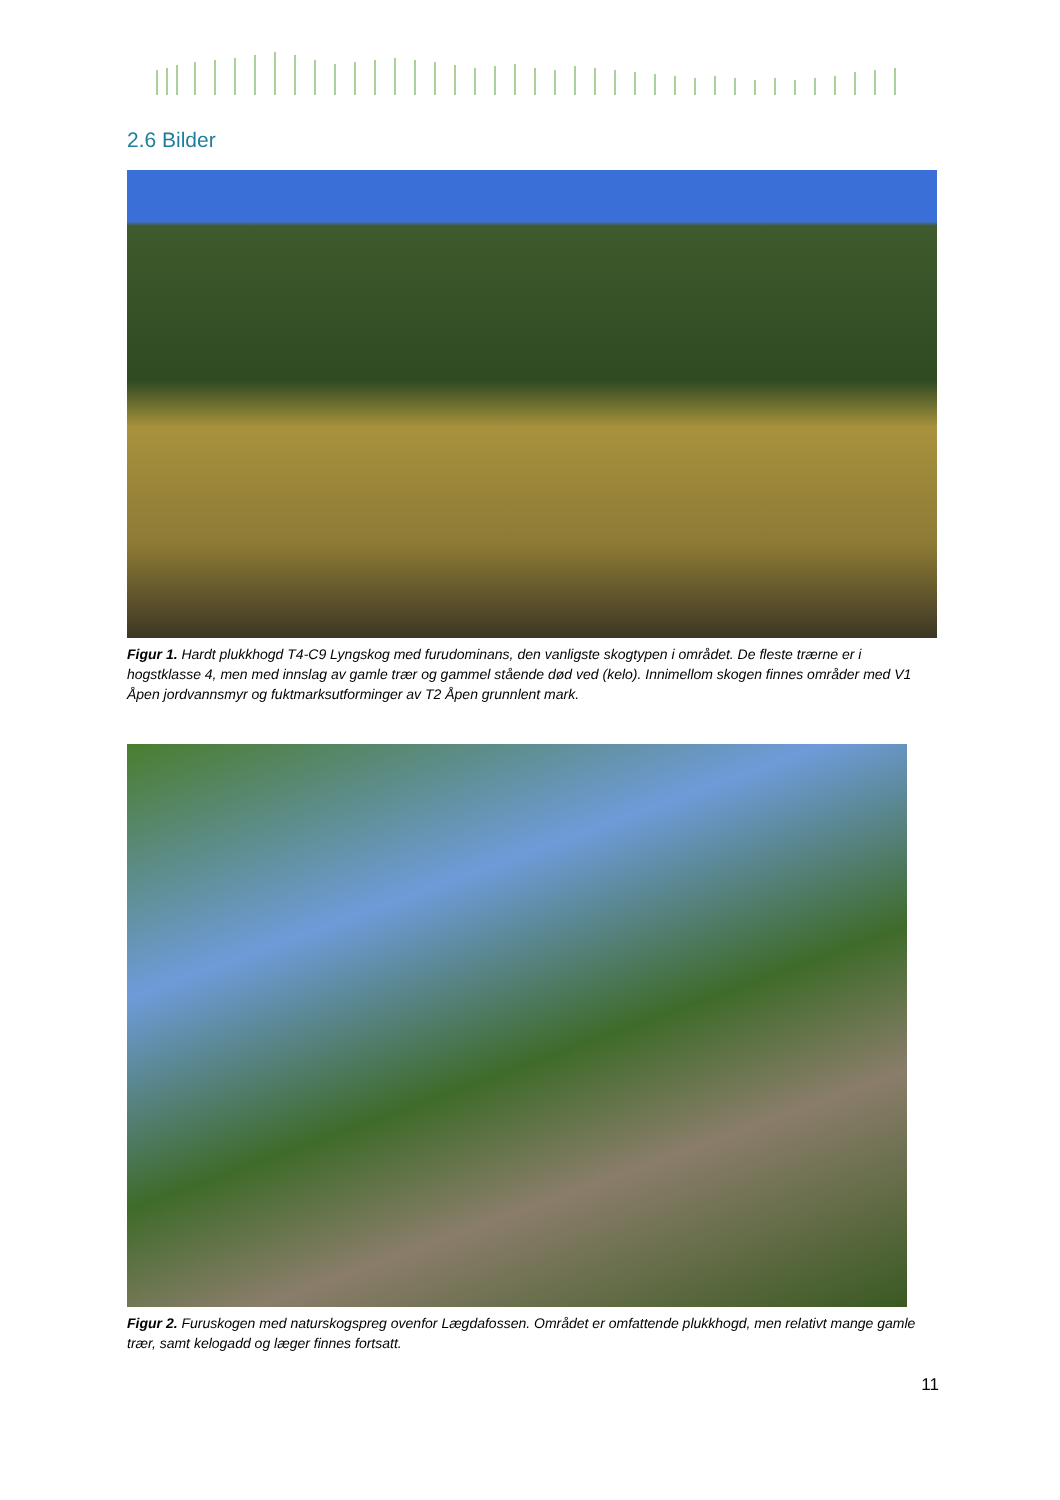2.6 Bilder
Figur 1. Hardt plukkhogd T4-C9 Lyngskog med furudominans, den vanligste skogtypen i området. De fleste trærne er i hogstklasse 4, men med innslag av gamle trær og gammel stående død ved (kelo). Innimellom skogen finnes områder med V1 Åpen jordvannsmyr og fuktmarksutforminger av T2 Åpen grunnlent mark.
Figur 2. Furuskogen med naturskogspreg ovenfor Lægdafossen. Området er omfattende plukkhogd, men relativt mange gamle trær, samt kelogadd og læger finnes fortsatt.
11